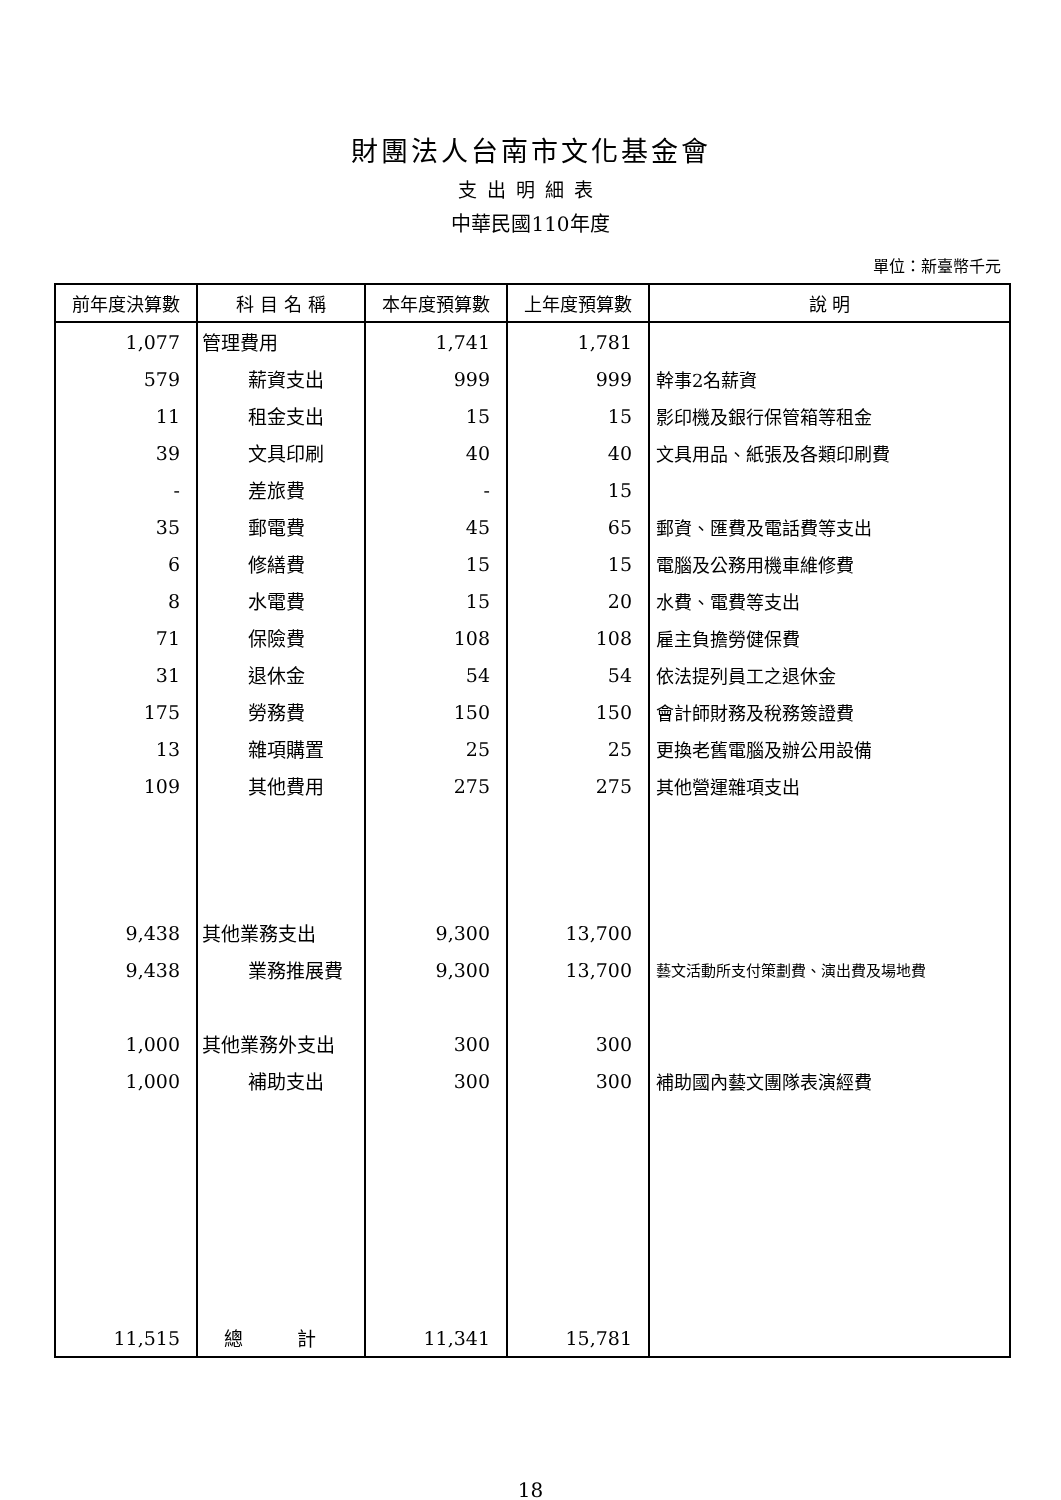財團法人台南市文化基金會
支出明細表
中華民國110年度
單位：新臺幣千元
| 前年度決算數 | 科 目 名 稱 | 本年度預算數 | 上年度預算數 | 說 明 |
| --- | --- | --- | --- | --- |
| 1,077 | 管理費用 | 1,741 | 1,781 | |
| 579 | 薪資支出 | 999 | 999 | 幹事2名薪資 |
| 11 | 租金支出 | 15 | 15 | 影印機及銀行保管箱等租金 |
| 39 | 文具印刷 | 40 | 40 | 文具用品、紙張及各類印刷費 |
| - | 差旅費 | - | 15 | |
| 35 | 郵電費 | 45 | 65 | 郵資、匯費及電話費等支出 |
| 6 | 修繕費 | 15 | 15 | 電腦及公務用機車維修費 |
| 8 | 水電費 | 15 | 20 | 水費、電費等支出 |
| 71 | 保險費 | 108 | 108 | 雇主負擔勞健保費 |
| 31 | 退休金 | 54 | 54 | 依法提列員工之退休金 |
| 175 | 勞務費 | 150 | 150 | 會計師財務及稅務簽證費 |
| 13 | 雜項購置 | 25 | 25 | 更換老舊電腦及辦公用設備 |
| 109 | 其他費用 | 275 | 275 | 其他營運雜項支出 |
| 9,438 | 其他業務支出 | 9,300 | 13,700 | |
| 9,438 | 業務推展費 | 9,300 | 13,700 | 藝文活動所支付策劃費、演出費及場地費 |
| 1,000 | 其他業務外支出 | 300 | 300 | |
| 1,000 | 補助支出 | 300 | 300 | 補助國內藝文團隊表演經費 |
| 11,515 | 總 計 | 11,341 | 15,781 | |
18